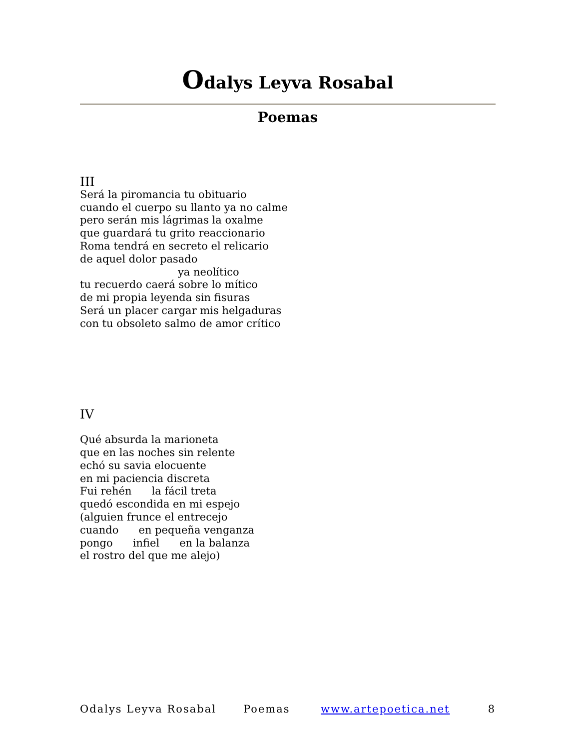Odalys Leyva Rosabal
Poemas
III
Será la piromancia tu obituario
cuando el cuerpo su llanto ya no calme
pero serán mis lágrimas la oxalme
que guardará tu grito reaccionario
Roma tendrá en secreto el relicario
de aquel dolor pasado
ya neolítico
tu recuerdo caerá sobre lo mítico
de mi propia leyenda sin fisuras
Será un placer cargar mis helgaduras
con tu obsoleto salmo de amor crítico
IV
Qué absurda la marioneta
que en las noches sin relente
echó su savia elocuente
en mi paciencia discreta
Fui rehén la fácil treta
quedó escondida en mi espejo
(alguien frunce el entrecejo
cuando en pequeña venganza
pongo infiel en la balanza
el rostro del que me alejo)
Odalys Leyva Rosabal Poemas www.artepoetica.net 8